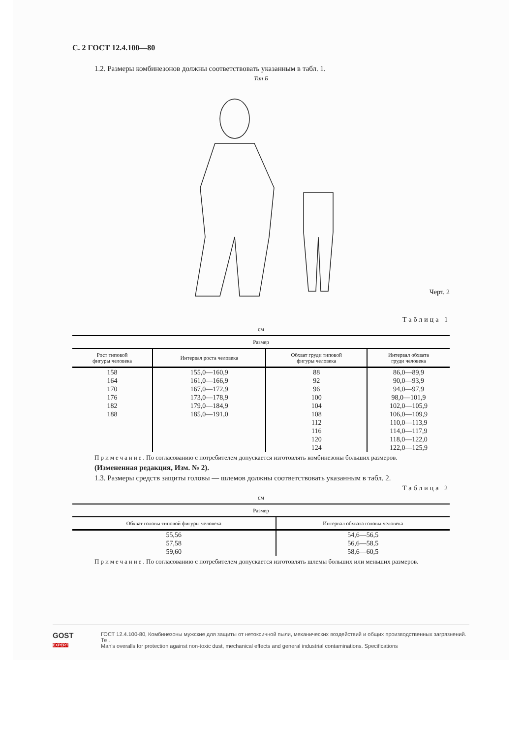С. 2 ГОСТ 12.4.100—80
1.2. Размеры комбинезонов должны соответствовать указанным в табл. 1.
Тип Б
Черт. 2
Таблица 1
см
| Размер | | | |
| --- | --- | --- | --- |
| Рост типовой фигуры человека | Интервал роста человека | Обхват груди типовой фигуры человека | Интервал обхвата груди человека |
| 158 | 155,0—160,9 | 88 | 86,0—89,9 |
| 164 | 161,0—166,9 | 92 | 90,0—93,9 |
| 170 | 167,0—172,9 | 96 | 94,0—97,9 |
| 176 | 173,0—178,9 | 100 | 98,0—101,9 |
| 182 | 179,0—184,9 | 104 | 102,0—105,9 |
| 188 | 185,0—191,0 | 108 | 106,0—109,9 |
| | | 112 | 110,0—113,9 |
| | | 116 | 114,0—117,9 |
| | | 120 | 118,0—122,0 |
| | | 124 | 122,0—125,9 |
Примечание. По согласованию с потребителем допускается изготовлять комбинезоны больших размеров.
(Измененная редакция, Изм. № 2).
1.3. Размеры средств защиты головы — шлемов должны соответствовать указанным в табл. 2.
Таблица 2
см
| Размер | |
| --- | --- |
| Обхват головы типовой фигуры человека | Интервал обхвата головы человека |
| 55,56 | 54,6—56,5 |
| 57,58 | 56,6—58,5 |
| 59,60 | 58,6—60,5 |
Примечание. По согласованию с потребителем допускается изготовлять шлемы больших или меньших размеров.
GOST
EXPERT
ГОСТ 12.4.100-80, Комбинезоны мужские для защиты от нетоксичной пыли, механических воздействий и общих производственных загрязнений. Те .
Man's overalls for protection against non-toxic dust, mechanical effects and general industrial contaminations. Specifications